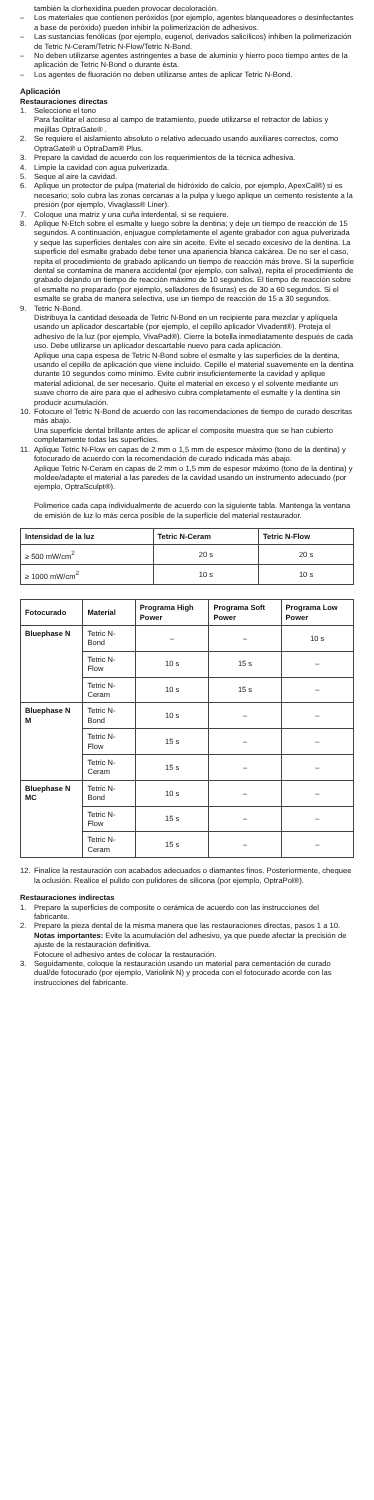también la clorhexidina pueden provocar decoloración.
– Los materiales que contienen peróxidos (por ejemplo, agentes blanqueadores o desinfectantes a base de peróxido) pueden inhibir la polimerización de adhesivos.
– Las sustancias fenólicas (por ejemplo, eugenol, derivados salicílicos) inhiben la polimerización de Tetric N-Ceram/Tetric N-Flow/Tetric N-Bond.
– No deben utilizarse agentes astringentes a base de aluminio y hierro poco tiempo antes de la aplicación de Tetric N-Bond o durante ésta.
– Los agentes de fluoración no deben utilizarse antes de aplicar Tetric N-Bond.
Aplicación
Restauraciones directas
1. Seleccione el tono
Para facilitar el acceso al campo de tratamiento, puede utilizarse el retractor de labios y mejillas OptraGate® .
2. Se requiere el aislamiento absoluto o relativo adecuado usando auxiliares correctos, como OptraGate® u OptraDam® Plus.
3. Prepare la cavidad de acuerdo con los requerimientos de la técnica adhesiva.
4. Limpie la cavidad con agua pulverizada.
5. Seque al aire la cavidad.
6. Aplique un protector de pulpa (material de hidróxido de calcio, por ejemplo, ApexCal®) si es necesario; solo cubra las zonas cercanas a la pulpa y luego aplique un cemento resistente a la presión (por ejemplo, Vivaglass® Liner).
7. Coloque una matriz y una cuña interdental, si se requiere.
8. Aplique N-Etch sobre el esmalte y luego sobre la dentina; y deje un tiempo de reacción de 15 segundos. A continuación, enjuague completamente el agente grabador con agua pulverizada y seque las superficies dentales con aire sin aceite. Evite el secado excesivo de la dentina. La superficie del esmalte grabado debe tener una apariencia blanca calcárea. De no ser el caso, repita el procedimiento de grabado aplicando un tiempo de reacción más breve. Si la superficie dental se contamina de manera accidental (por ejemplo, con saliva), repita el procedimiento de grabado dejando un tiempo de reacción máximo de 10 segundos. El tiempo de reacción sobre el esmalte no preparado (por ejemplo, selladores de fisuras) es de 30 a 60 segundos. Si el esmalte se graba de manera selectiva, use un tiempo de reacción de 15 a 30 segundos.
9. Tetric N-Bond.
Distribuya la cantidad deseada de Tetric N-Bond en un recipiente para mezclar y aplíquela usando un aplicador descartable (por ejemplo, el cepillo aplicador Vivadent®). Proteja el adhesivo de la luz (por ejemplo, VivaPad®). Cierre la botella inmediatamente después de cada uso. Debe utilizarse un aplicador descartable nuevo para cada aplicación.
Aplique una capa espesa de Tetric N-Bond sobre el esmalte y las superficies de la dentina, usando el cepillo de aplicación que viene incluido. Cepille el material suavemente en la dentina durante 10 segundos como mínimo. Evite cubrir insuficientemente la cavidad y aplique material adicional, de ser necesario. Quite el material en exceso y el solvente mediante un suave chorro de aire para que el adhesivo cubra completamente el esmalte y la dentina sin producir acumulación.
10. Fotocure el Tetric N-Bond de acuerdo con las recomendaciones de tiempo de curado descritas más abajo.
Una superficie dental brillante antes de aplicar el composite muestra que se han cubierto completamente todas las superficies.
11. Aplique Tetric N-Flow en capas de 2 mm o 1,5 mm de espesor máximo (tono de la dentina) y fotocurado de acuerdo con la recomendación de curado indicada más abajo.
Aplique Tetric N-Ceram en capas de 2 mm o 1,5 mm de espesor máximo (tono de la dentina) y moldee/adapte el material a las paredes de la cavidad usando un instrumento adecuado (por ejemplo, OptraSculpt®).
Polimerice cada capa individualmente de acuerdo con la siguiente tabla. Mantenga la ventana de emisión de luz lo más cerca posible de la superficie del material restaurador.
| Intensidad de la luz | Tetric N-Ceram | Tetric N-Flow |
| --- | --- | --- |
| ≥ 500 mW/cm<sup>2</sup> | 20 s | 20 s |
| ≥ 1000 mW/cm<sup>2</sup> | 10 s | 10 s |
| Fotocurado | Material | Programa High Power | Programa Soft Power | Programa Low Power |
| --- | --- | --- | --- | --- |
| Bluephase N | Tetric N-Bond | – | – | 10 s |
| | Tetric N-Flow | 10 s | 15 s | – |
| | Tetric N-Ceram | 10 s | 15 s | – |
| Bluephase N M | Tetric N-Bond | 10 s | – | – |
| | Tetric N-Flow | 15 s | – | – |
| | Tetric N-Ceram | 15 s | – | – |
| Bluephase N MC | Tetric N-Bond | 10 s | – | – |
| | Tetric N-Flow | 15 s | – | – |
| | Tetric N-Ceram | 15 s | – | – |
12. Finalice la restauración con acabados adecuados o diamantes finos. Posteriormente, chequee la oclusión. Realice el pulido con pulidores de silicona (por ejemplo, OptraPol®).
Restauraciones indirectas
1. Prepare la superficies de composite o cerámica de acuerdo con las instrucciones del fabricante.
2. Prepare la pieza dental de la misma manera que las restauraciones directas, pasos 1 a 10.
Notas importantes: Evite la acumulación del adhesivo, ya que puede afectar la precisión de ajuste de la restauración definitiva.
Fotocure el adhesivo antes de colocar la restauración.
3. Seguidamente, coloque la restauración usando un material para cementación de curado dual/de fotocurado (por ejemplo, Variolink N) y proceda con el fotocurado acorde con las instrucciones del fabricante.